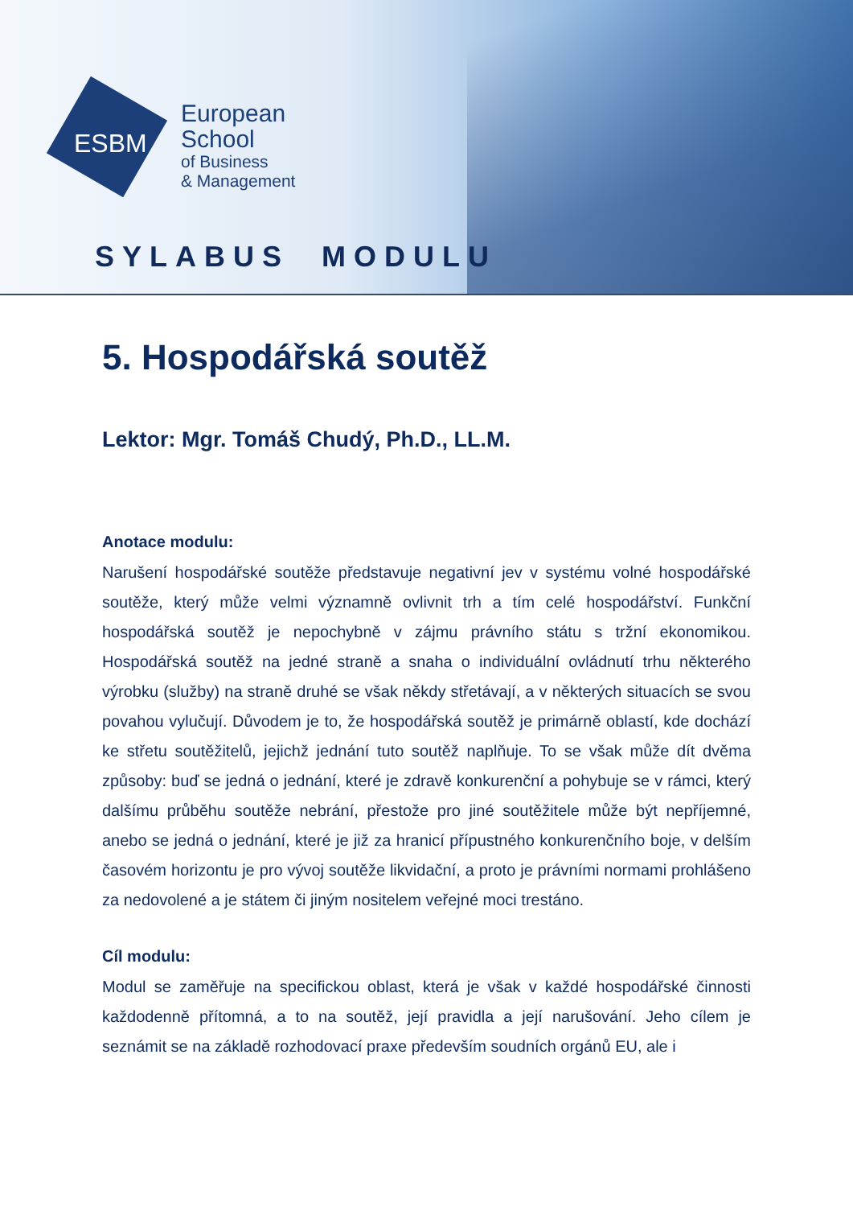ESBM
European
School
of Business
& Management
SYLABUS MODULU
5. Hospodářská soutěž
Lektor: Mgr. Tomáš Chudý, Ph.D., LL.M.
Anotace modulu:
Narušení hospodářské soutěže představuje negativní jev v systému volné hospodářské soutěže, který může velmi významně ovlivnit trh a tím celé hospodářství. Funkční hospodářská soutěž je nepochybně v zájmu právního státu s tržní ekonomikou. Hospodářská soutěž na jedné straně a snaha o individuální ovládnutí trhu některého výrobku (služby) na straně druhé se však někdy střetávají, a v některých situacích se svou povahou vylučují. Důvodem je to, že hospodářská soutěž je primárně oblastí, kde dochází ke střetu soutěžitelů, jejichž jednání tuto soutěž naplňuje. To se však může dít dvěma způsoby: buď se jedná o jednání, které je zdravě konkurenční a pohybuje se v rámci, který dalšímu průběhu soutěže nebrání, přestože pro jiné soutěžitele může být nepříjemné, anebo se jedná o jednání, které je již za hranicí přípustného konkurenčního boje, v delším časovém horizontu je pro vývoj soutěže likvidační, a proto je právními normami prohlášeno za nedovolené a je státem či jiným nositelem veřejné moci trestáno.
Cíl modulu:
Modul se zaměřuje na specifickou oblast, která je však v každé hospodářské činnosti každodenně přítomná, a to na soutěž, její pravidla a její narušování. Jeho cílem je seznámit se na základě rozhodovací praxe především soudních orgánů EU, ale i